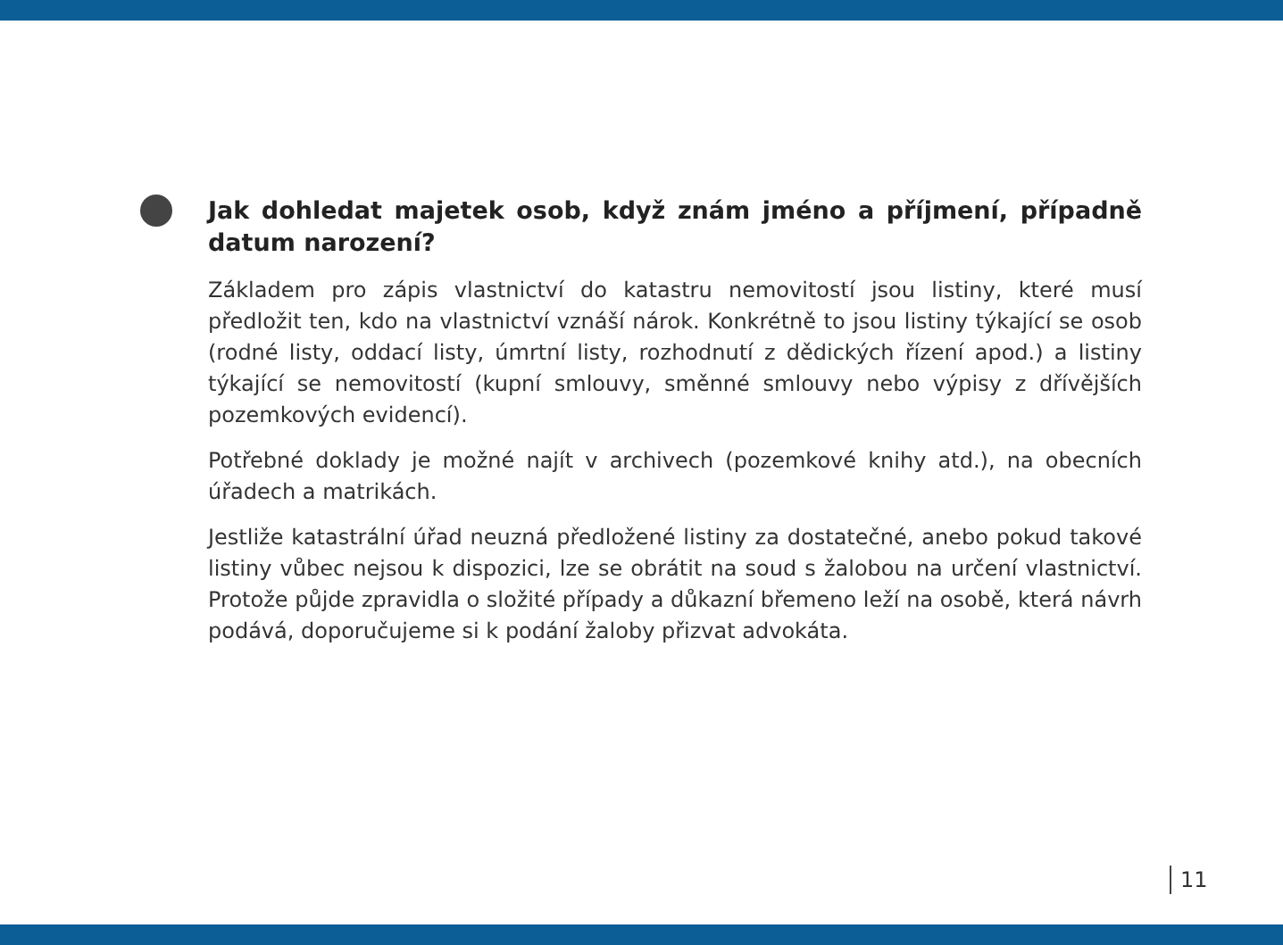Jak dohledat majetek osob, když znám jméno a příjmení, případně datum narození?
Základem pro zápis vlastnictví do katastru nemovitostí jsou listiny, které musí předložit ten, kdo na vlastnictví vznáší nárok. Konkrétně to jsou listiny týkající se osob (rodné listy, oddací listy, úmrtní listy, rozhodnutí z dědických řízení apod.) a listiny týkající se nemovitostí (kupní smlouvy, směnné smlouvy nebo výpisy z dřívějších pozemkových evidencí).
Potřebné doklady je možné najít v archivech (pozemkové knihy atd.), na obecních úřadech a matrikách.
Jestliže katastrální úřad neuzná předložené listiny za dostatečné, anebo pokud takové listiny vůbec nejsou k dispozici, lze se obrátit na soud s žalobou na určení vlastnictví. Protože půjde zpravidla o složité případy a důkazní břemeno leží na osobě, která návrh podává, doporučujeme si k podání žaloby přizvat advokáta.
11